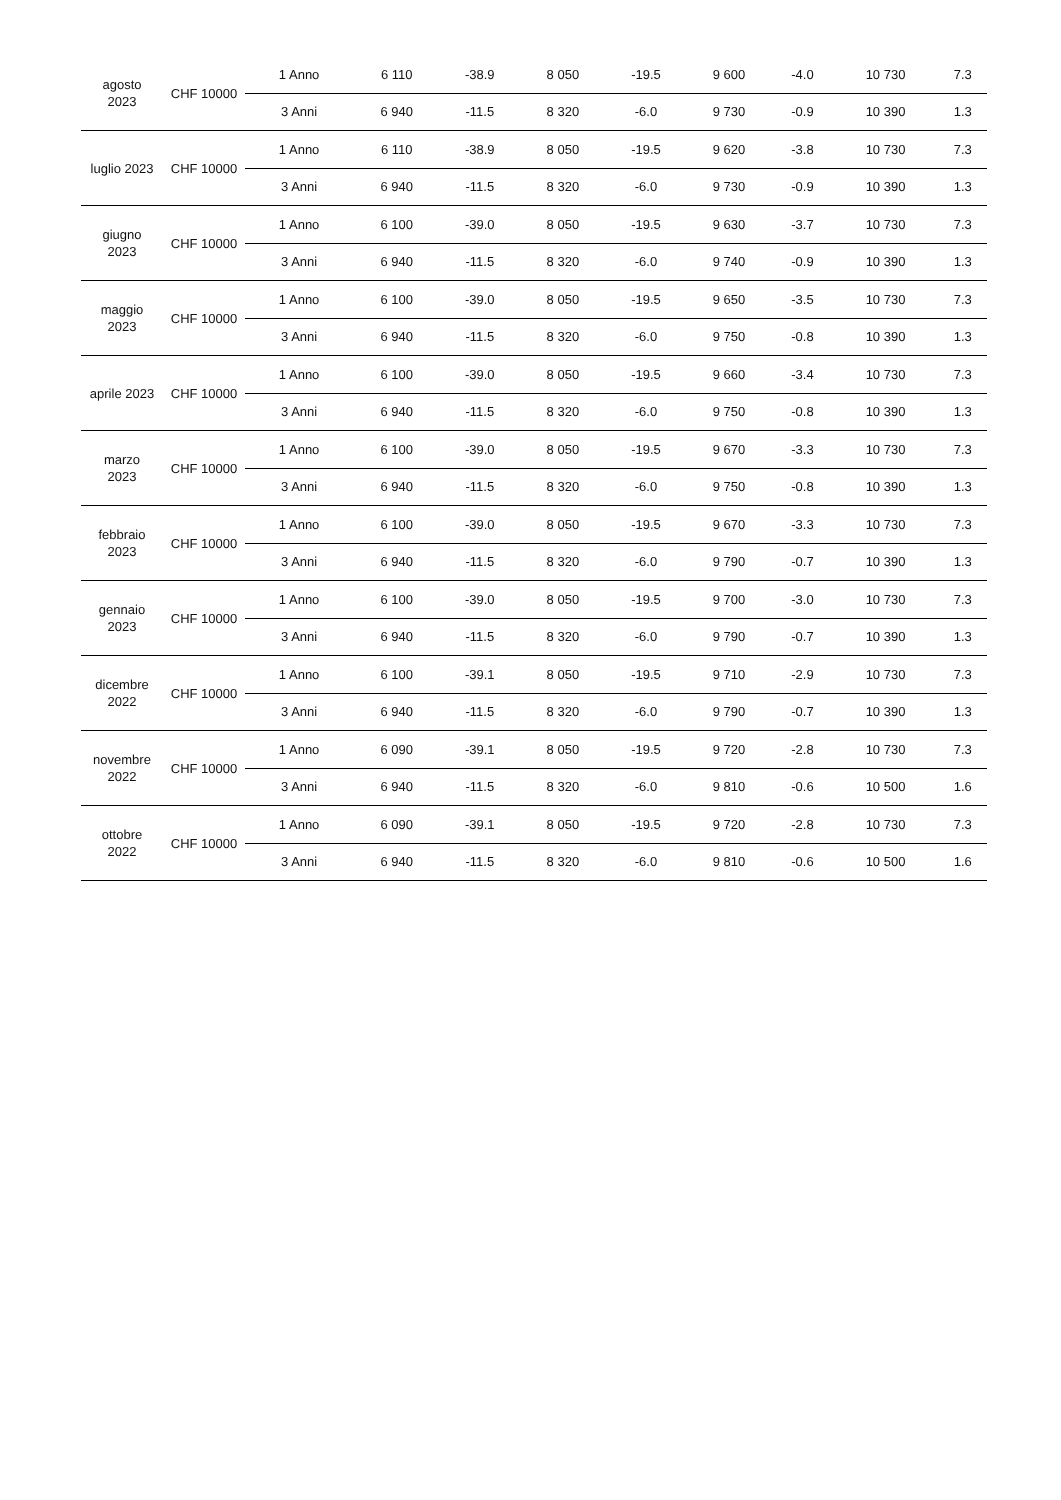| agosto 2023 | CHF 10000 | 1 Anno | 6 110 | -38.9 | 8 050 | -19.5 | 9 600 | -4.0 | 10 730 | 7.3 |
| | | 3 Anni | 6 940 | -11.5 | 8 320 | -6.0 | 9 730 | -0.9 | 10 390 | 1.3 |
| luglio 2023 | CHF 10000 | 1 Anno | 6 110 | -38.9 | 8 050 | -19.5 | 9 620 | -3.8 | 10 730 | 7.3 |
| | | 3 Anni | 6 940 | -11.5 | 8 320 | -6.0 | 9 730 | -0.9 | 10 390 | 1.3 |
| giugno 2023 | CHF 10000 | 1 Anno | 6 100 | -39.0 | 8 050 | -19.5 | 9 630 | -3.7 | 10 730 | 7.3 |
| | | 3 Anni | 6 940 | -11.5 | 8 320 | -6.0 | 9 740 | -0.9 | 10 390 | 1.3 |
| maggio 2023 | CHF 10000 | 1 Anno | 6 100 | -39.0 | 8 050 | -19.5 | 9 650 | -3.5 | 10 730 | 7.3 |
| | | 3 Anni | 6 940 | -11.5 | 8 320 | -6.0 | 9 750 | -0.8 | 10 390 | 1.3 |
| aprile 2023 | CHF 10000 | 1 Anno | 6 100 | -39.0 | 8 050 | -19.5 | 9 660 | -3.4 | 10 730 | 7.3 |
| | | 3 Anni | 6 940 | -11.5 | 8 320 | -6.0 | 9 750 | -0.8 | 10 390 | 1.3 |
| marzo 2023 | CHF 10000 | 1 Anno | 6 100 | -39.0 | 8 050 | -19.5 | 9 670 | -3.3 | 10 730 | 7.3 |
| | | 3 Anni | 6 940 | -11.5 | 8 320 | -6.0 | 9 750 | -0.8 | 10 390 | 1.3 |
| febbraio 2023 | CHF 10000 | 1 Anno | 6 100 | -39.0 | 8 050 | -19.5 | 9 670 | -3.3 | 10 730 | 7.3 |
| | | 3 Anni | 6 940 | -11.5 | 8 320 | -6.0 | 9 790 | -0.7 | 10 390 | 1.3 |
| gennaio 2023 | CHF 10000 | 1 Anno | 6 100 | -39.0 | 8 050 | -19.5 | 9 700 | -3.0 | 10 730 | 7.3 |
| | | 3 Anni | 6 940 | -11.5 | 8 320 | -6.0 | 9 790 | -0.7 | 10 390 | 1.3 |
| dicembre 2022 | CHF 10000 | 1 Anno | 6 100 | -39.1 | 8 050 | -19.5 | 9 710 | -2.9 | 10 730 | 7.3 |
| | | 3 Anni | 6 940 | -11.5 | 8 320 | -6.0 | 9 790 | -0.7 | 10 390 | 1.3 |
| novembre 2022 | CHF 10000 | 1 Anno | 6 090 | -39.1 | 8 050 | -19.5 | 9 720 | -2.8 | 10 730 | 7.3 |
| | | 3 Anni | 6 940 | -11.5 | 8 320 | -6.0 | 9 810 | -0.6 | 10 500 | 1.6 |
| ottobre 2022 | CHF 10000 | 1 Anno | 6 090 | -39.1 | 8 050 | -19.5 | 9 720 | -2.8 | 10 730 | 7.3 |
| | | 3 Anni | 6 940 | -11.5 | 8 320 | -6.0 | 9 810 | -0.6 | 10 500 | 1.6 |